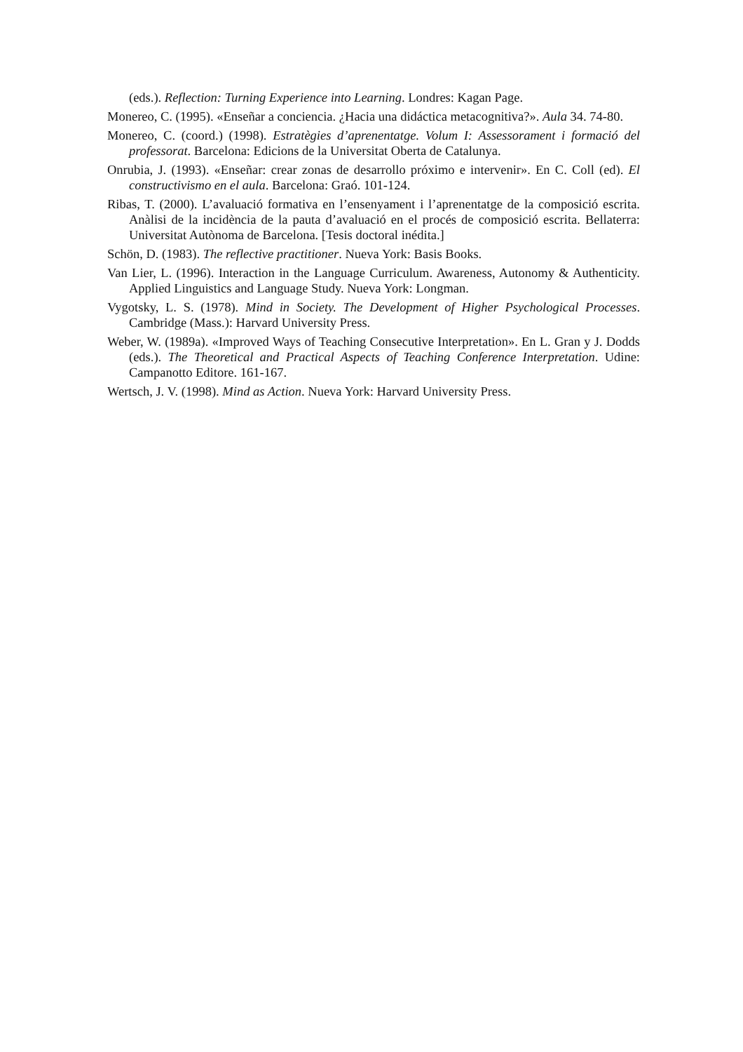(eds.). Reflection: Turning Experience into Learning. Londres: Kagan Page.
Monereo, C. (1995). «Enseñar a conciencia. ¿Hacia una didáctica metacognitiva?». Aula 34. 74-80.
Monereo, C. (coord.) (1998). Estratègies d’aprenentatge. Volum I: Assessorament i formació del professorat. Barcelona: Edicions de la Universitat Oberta de Catalunya.
Onrubia, J. (1993). «Enseñar: crear zonas de desarrollo próximo e intervenir». En C. Coll (ed). El constructivismo en el aula. Barcelona: Graó. 101-124.
Ribas, T. (2000). L’avaluació formativa en l’ensenyament i l’aprenentatge de la composició escrita. Anàlisi de la incidència de la pauta d’avaluació en el procés de composició escrita. Bellaterra: Universitat Autònoma de Barcelona. [Tesis doctoral inédita.]
Schön, D. (1983). The reflective practitioner. Nueva York: Basis Books.
Van Lier, L. (1996). Interaction in the Language Curriculum. Awareness, Autonomy & Authenticity. Applied Linguistics and Language Study. Nueva York: Longman.
Vygotsky, L. S. (1978). Mind in Society. The Development of Higher Psychological Processes. Cambridge (Mass.): Harvard University Press.
Weber, W. (1989a). «Improved Ways of Teaching Consecutive Interpretation». En L. Gran y J. Dodds (eds.). The Theoretical and Practical Aspects of Teaching Conference Interpretation. Udine: Campanotto Editore. 161-167.
Wertsch, J. V. (1998). Mind as Action. Nueva York: Harvard University Press.